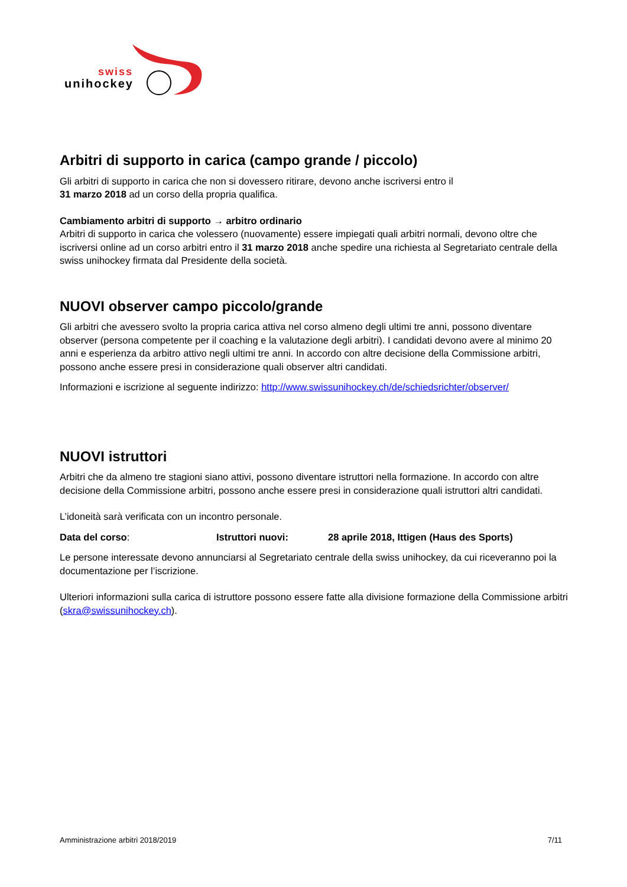swiss
unihockey
Arbitri di supporto in carica (campo grande / piccolo)
Gli arbitri di supporto in carica che non si dovessero ritirare, devono anche iscriversi entro il
31 marzo 2018 ad un corso della propria qualifica.
Cambiamento arbitri di supporto → arbitro ordinario
Arbitri di supporto in carica che volessero (nuovamente) essere impiegati quali arbitri normali, devono oltre che iscriversi online ad un corso arbitri entro il 31 marzo 2018 anche spedire una richiesta al Segretariato centrale della swiss unihockey firmata dal Presidente della società.
NUOVI observer campo piccolo/grande
Gli arbitri che avessero svolto la propria carica attiva nel corso almeno degli ultimi tre anni, possono diventare observer (persona competente per il coaching e la valutazione degli arbitri). I candidati devono avere al minimo 20 anni e esperienza da arbitro attivo negli ultimi tre anni. In accordo con altre decisione della Commissione arbitri, possono anche essere presi in considerazione quali observer altri candidati.
Informazioni e iscrizione al seguente indirizzo: http://www.swissunihockey.ch/de/schiedsrichter/observer/
NUOVI istruttori
Arbitri che da almeno tre stagioni siano attivi, possono diventare istruttori nella formazione. In accordo con altre decisione della Commissione arbitri, possono anche essere presi in considerazione quali istruttori altri candidati.
L’idoneità sarà verificata con un incontro personale.
Data del corso: Istruttori nuovi: 28 aprile 2018, Ittigen (Haus des Sports)
Le persone interessate devono annunciarsi al Segretariato centrale della swiss unihockey, da cui riceveranno poi la documentazione per l’iscrizione.
Ulteriori informazioni sulla carica di istruttore possono essere fatte alla divisione formazione della Commissione arbitri (skra@swissunihockey.ch).
Amministrazione arbitri 2018/2019 7/11